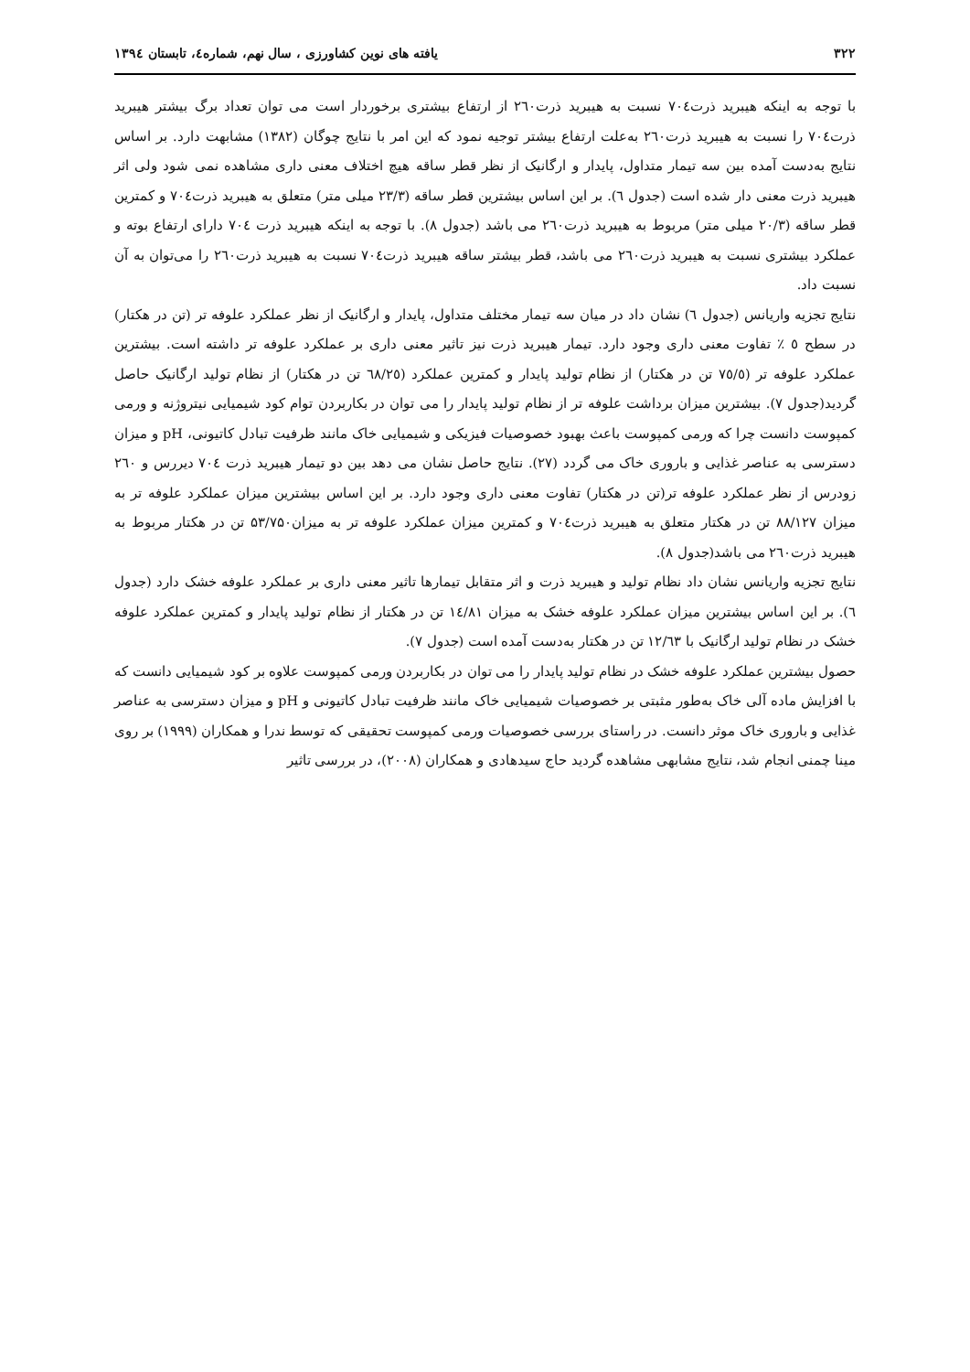۳۲۲ یافته های نوین کشاورزی ، سال نهم، شماره٤، تابستان ۱۳۹٤
با توجه به اینکه هیبرید ذرت۷۰٤ نسبت به هیبرید ذرت۲٦۰ از ارتفاع بیشتری برخوردار است می توان تعداد برگ بیشتر هیبرید ذرت۷۰٤ را نسبت به هیبرید ذرت۲٦۰ به‌علت ارتفاع بیشتر توجیه نمود که این امر با نتایج چوگان (۱۳۸۲) مشابهت دارد. بر اساس نتایج به‌دست آمده بین سه تیمار متداول، پایدار و ارگانیک از نظر قطر ساقه هیچ اختلاف معنی داری مشاهده نمی شود ولی اثر هیبرید ذرت معنی دار شده است (جدول ٦). بر این اساس بیشترین قطر ساقه (۲۳/۳ میلی متر) متعلق به هیبرید ذرت۷۰٤ و کمترین قطر ساقه (۲۰/۳ میلی متر) مربوط به هیبرید ذرت۲٦۰ می باشد (جدول ۸). با توجه به اینکه هیبرید ذرت ۷۰٤ دارای ارتفاع بوته و عملکرد بیشتری نسبت به هیبرید ذرت۲٦۰ می باشد، قطر بیشتر ساقه هیبرید ذرت۷۰٤ نسبت به هیبرید ذرت۲٦۰ را می‌توان به آن نسبت داد.
نتایج تجزیه واریانس (جدول ٦) نشان داد در میان سه تیمار مختلف متداول، پایدار و ارگانیک از نظر عملکرد علوفه تر (تن در هکتار) در سطح ٥ ٪ تفاوت معنی داری وجود دارد. تیمار هیبرید ذرت نیز تاثیر معنی داری بر عملکرد علوفه تر داشته است. بیشترین عملکرد علوفه تر (۷٥/٥ تن در هکتار) از نظام تولید پایدار و کمترین عملکرد (٦۸/۲٥ تن در هکتار) از نظام تولید ارگانیک حاصل گردید(جدول ۷). بیشترین میزان برداشت علوفه تر از نظام تولید پایدار را می توان در بکاربردن توام کود شیمیایی نیتروژنه و ورمی کمپوست دانست چرا که ورمی کمپوست باعث بهبود خصوصیات فیزیکی و شیمیایی خاک مانند ظرفیت تبادل کاتیونی، pH و میزان دسترسی به عناصر غذایی و باروری خاک می گردد (۲۷). نتایج حاصل نشان می دهد بین دو تیمار هیبرید ذرت ۷۰٤ دیررس و ۲٦۰ زودرس از نظر عملکرد علوفه تر(تن در هکتار) تفاوت معنی داری وجود دارد. بر این اساس بیشترین میزان عملکرد علوفه تر به میزان ۸۸/۱۲۷ تن در هکتار متعلق به هیبرید ذرت۷۰٤ و کمترین میزان عملکرد علوفه تر به میزان۵۳/۷۵۰ تن در هکتار مربوط به هیبرید ذرت۲٦۰ می باشد(جدول ۸).
نتایج تجزیه واریانس نشان داد نظام تولید و هیبرید ذرت و اثر متقابل تیمارها تاثیر معنی داری بر عملکرد علوفه خشک دارد (جدول ٦). بر این اساس بیشترین میزان عملکرد علوفه خشک به میزان ١٤/٨١ تن در هکتار از نظام تولید پایدار و کمترین عملکرد علوفه خشک در نظام تولید ارگانیک با ١٢/٦٣ تن در هکتار به‌دست آمده است (جدول ۷).
حصول بیشترین عملکرد علوفه خشک در نظام تولید پایدار را می توان در بکاربردن ورمی کمپوست علاوه بر کود شیمیایی دانست که با افزایش ماده آلی خاک به‌طور مثبتی بر خصوصیات شیمیایی خاک مانند ظرفیت تبادل کاتیونی و pH و میزان دسترسی به عناصر غذایی و باروری خاک موثر دانست. در راستای بررسی خصوصیات ورمی کمپوست تحقیقی که توسط ندرا و همکاران (۱۹۹۹) بر روی مینا چمنی انجام شد، نتایج مشابهی مشاهده گردید حاج سیدهادی و همکاران (۲۰۰۸)، در بررسی تاثیر